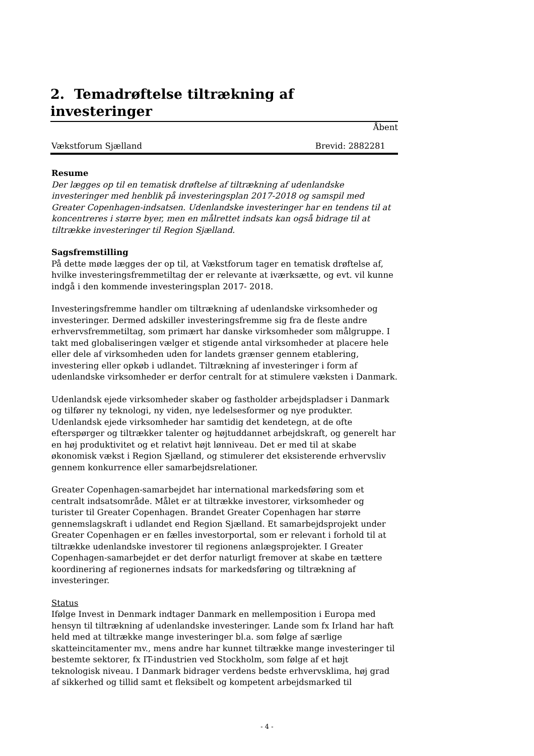2. Temadrøftelse tiltrækning af investeringer
Åbent
Vækstforum Sjælland Brevid: 2882281
Resume
Der lægges op til en tematisk drøftelse af tiltrækning af udenlandske investeringer med henblik på investeringsplan 2017-2018 og samspil med Greater Copenhagen-indsatsen. Udenlandske investeringer har en tendens til at koncentreres i større byer, men en målrettet indsats kan også bidrage til at tiltrække investeringer til Region Sjælland.
Sagsfremstilling
På dette møde lægges der op til, at Vækstforum tager en tematisk drøftelse af, hvilke investeringsfremmetiltag der er relevante at iværksætte, og evt. vil kunne indgå i den kommende investeringsplan 2017- 2018.
Investeringsfremme handler om tiltrækning af udenlandske virksomheder og investeringer. Dermed adskiller investeringsfremme sig fra de fleste andre erhvervsfremmetiltag, som primært har danske virksomheder som målgruppe. I takt med globaliseringen vælger et stigende antal virksomheder at placere hele eller dele af virksomheden uden for landets grænser gennem etablering, investering eller opkøb i udlandet. Tiltrækning af investeringer i form af udenlandske virksomheder er derfor centralt for at stimulere væksten i Danmark.
Udenlandsk ejede virksomheder skaber og fastholder arbejdspladser i Danmark og tilfører ny teknologi, ny viden, nye ledelsesformer og nye produkter. Udenlandsk ejede virksomheder har samtidig det kendetegn, at de ofte efterspørger og tiltrækker talenter og højtuddannet arbejdskraft, og generelt har en høj produktivitet og et relativt højt lønniveau. Det er med til at skabe økonomisk vækst i Region Sjælland, og stimulerer det eksisterende erhvervsliv gennem konkurrence eller samarbejdsrelationer.
Greater Copenhagen-samarbejdet har international markedsføring som et centralt indsatsområde. Målet er at tiltrække investorer, virksomheder og turister til Greater Copenhagen. Brandet Greater Copenhagen har større gennemslagskraft i udlandet end Region Sjælland. Et samarbejdsprojekt under Greater Copenhagen er en fælles investorportal, som er relevant i forhold til at tiltrække udenlandske investorer til regionens anlægsprojekter. I Greater Copenhagen-samarbejdet er det derfor naturligt fremover at skabe en tættere koordinering af regionernes indsats for markedsføring og tiltrækning af investeringer.
Status
Ifølge Invest in Denmark indtager Danmark en mellemposition i Europa med hensyn til tiltrækning af udenlandske investeringer. Lande som fx Irland har haft held med at tiltrække mange investeringer bl.a. som følge af særlige skatteincitamenter mv., mens andre har kunnet tiltrække mange investeringer til bestemte sektorer, fx IT-industrien ved Stockholm, som følge af et højt teknologisk niveau. I Danmark bidrager verdens bedste erhvervsklima, høj grad af sikkerhed og tillid samt et fleksibelt og kompetent arbejdsmarked til
- 4 -